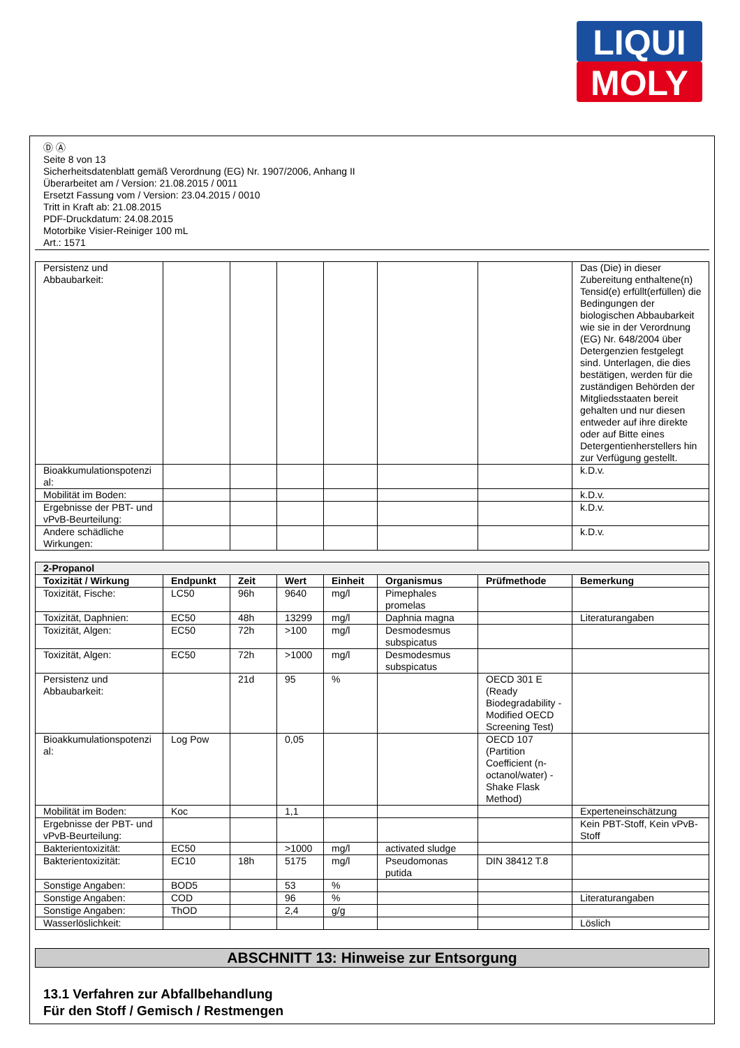LIQUI
MOLY
Ⓓ Ⓐ
Seite 8 von 13
Sicherheitsdatenblatt gemäß Verordnung (EG) Nr. 1907/2006, Anhang II
Überarbeitet am / Version: 21.08.2015 / 0011
Ersetzt Fassung vom / Version: 23.04.2015 / 0010
Tritt in Kraft ab: 21.08.2015
PDF-Druckdatum: 24.08.2015
Motorbike Visier-Reiniger 100 mL
Art.: 1571
| Persistenz und Abbaubarkeit: | | | | | | | Das (Die) in dieser Zubereitung enthaltene(n) Tensid(e) erfüllt(erfüllen) die Bedingungen der biologischen Abbaubarkeit wie sie in der Verordnung (EG) Nr. 648/2004 über Detergenzien festgelegt sind. Unterlagen, die dies bestätigen, werden für die zuständigen Behörden der Mitgliedsstaaten bereit gehalten und nur diesen entweder auf ihre direkte oder auf Bitte eines Detergentienherstellers hin zur Verfügung gestellt. |
| Bioakkumulationspotenzi al: | | | | | | | k.D.v. |
| Mobilität im Boden: | | | | | | | k.D.v. |
| Ergebnisse der PBT- und vPvB-Beurteilung: | | | | | | | k.D.v. |
| Andere schädliche Wirkungen: | | | | | | | k.D.v. |
| 2-Propanol | | | | | | | |
| Toxizität / Wirkung | Endpunkt | Zeit | Wert | Einheit | Organismus | Prüfmethode | Bemerkung |
| Toxizität, Fische: | LC50 | 96h | 9640 | mg/l | Pimephales promelas | | |
| Toxizität, Daphnien: | EC50 | 48h | 13299 | mg/l | Daphnia magna | | Literaturangaben |
| Toxizität, Algen: | EC50 | 72h | >100 | mg/l | Desmodesmus subspicatus | | |
| Toxizität, Algen: | EC50 | 72h | >1000 | mg/l | Desmodesmus subspicatus | | |
| Persistenz und Abbaubarkeit: | | 21d | 95 | % | | OECD 301 E (Ready Biodegradability - Modified OECD Screening Test) | |
| Bioakkumulationspotenzi al: | Log Pow | | 0,05 | | | OECD 107 (Partition Coefficient (n-octanol/water) - Shake Flask Method) | |
| Mobilität im Boden: | Koc | | 1,1 | | | | Experteneinschätzung |
| Ergebnisse der PBT- und vPvB-Beurteilung: | | | | | | | Kein PBT-Stoff, Kein vPvB-Stoff |
| Bakterientoxizität: | EC50 | | >1000 | mg/l | activated sludge | | |
| Bakterientoxizität: | EC10 | 18h | 5175 | mg/l | Pseudomonas putida | DIN 38412 T.8 | |
| Sonstige Angaben: | BOD5 | | 53 | % | | | |
| Sonstige Angaben: | COD | | 96 | % | | | Literaturangaben |
| Sonstige Angaben: | ThOD | | 2,4 | g/g | | | |
| Wasserlöslichkeit: | | | | | | | Löslich |
ABSCHNITT 13: Hinweise zur Entsorgung
13.1 Verfahren zur Abfallbehandlung
Für den Stoff / Gemisch / Restmengen